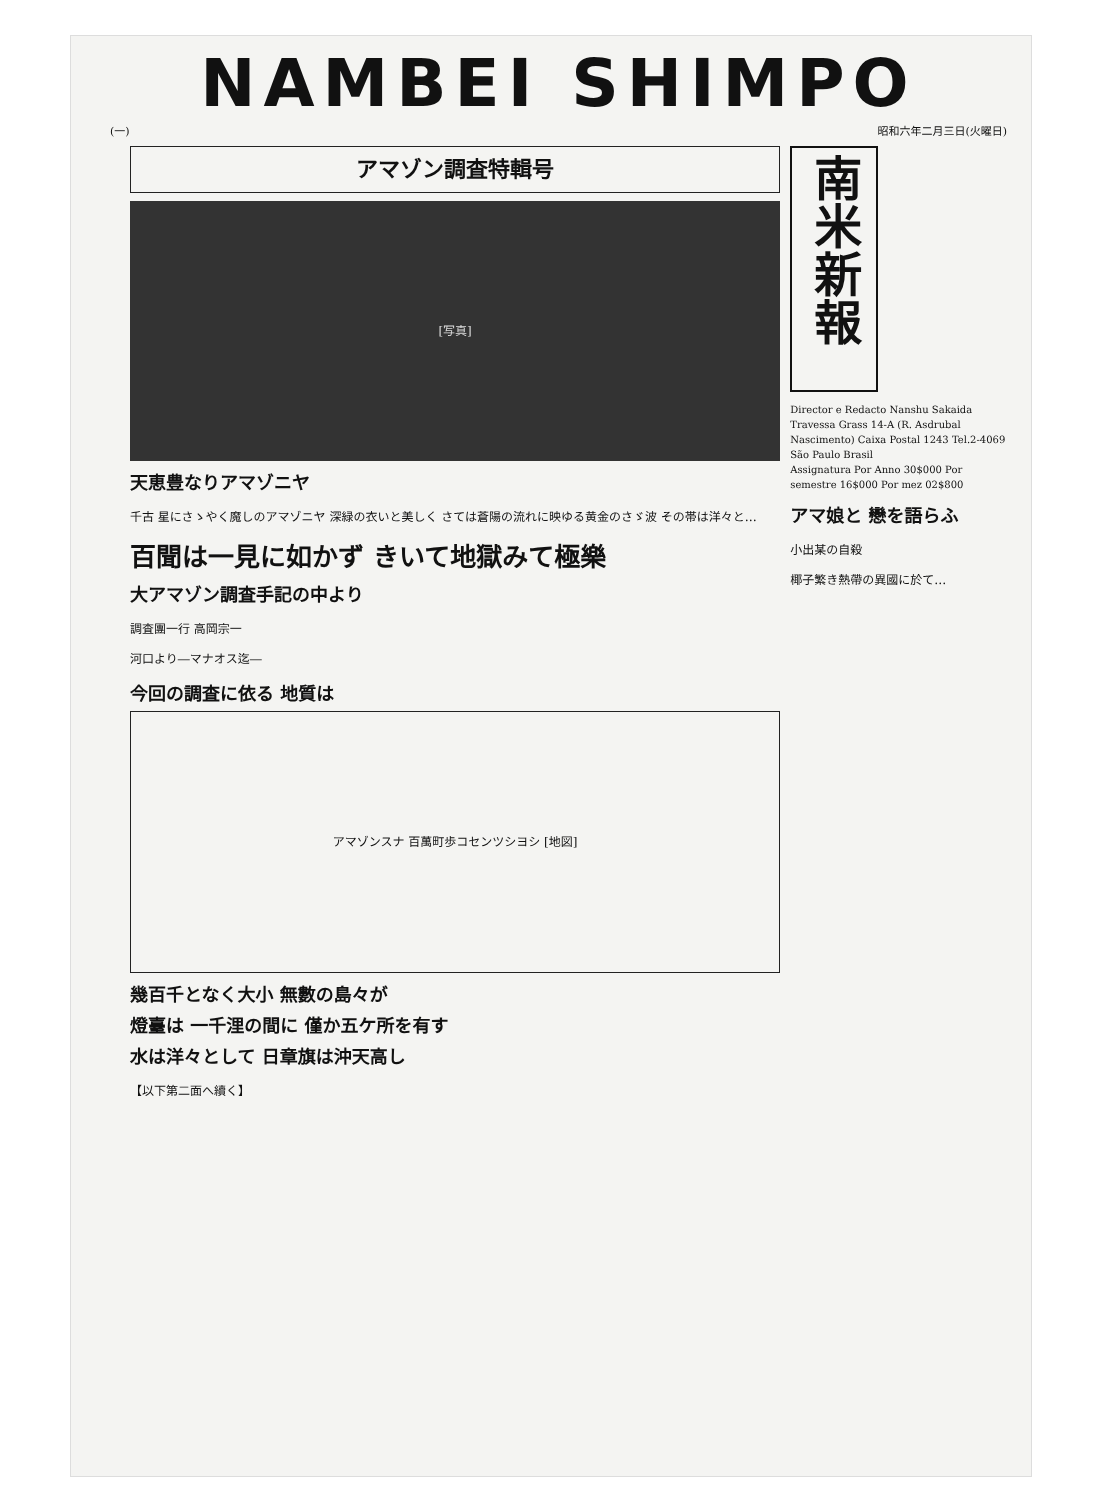NAMBEI SHIMPO
(一) 昭和六年二月三日(火曜日)
アマゾン調査特輯号
[写真]
天恵豊なりアマゾニヤ
千古 星にさゝやく魔しのアマゾニヤ 深緑の衣いと美しく さては蒼陽の流れに映ゆる黄金のさゞ波 その帯は洋々と…
百聞は一見に如かず きいて地獄みて極樂
大アマゾン調査手記の中より
調査團一行 高岡宗一
河口より―マナオス迄―
今回の調査に依る 地質は
アマゾンスナ 百萬町歩コセンツシヨシ [地図]
幾百千となく大小 無數の島々が
燈臺は 一千浬の間に 僅か五ケ所を有す
水は洋々として 日章旗は沖天高し
【以下第二面へ續く】
南米新報
Director e Redacto Nanshu Sakaida Travessa Grass 14-A (R. Asdrubal Nascimento) Caixa Postal 1243 Tel.2-4069 São Paulo Brasil
Assignatura Por Anno 30$000 Por semestre 16$000 Por mez 02$800
アマ娘と 戀を語らふ
小出某の自殺
椰子繁き熱帶の異國に於て…